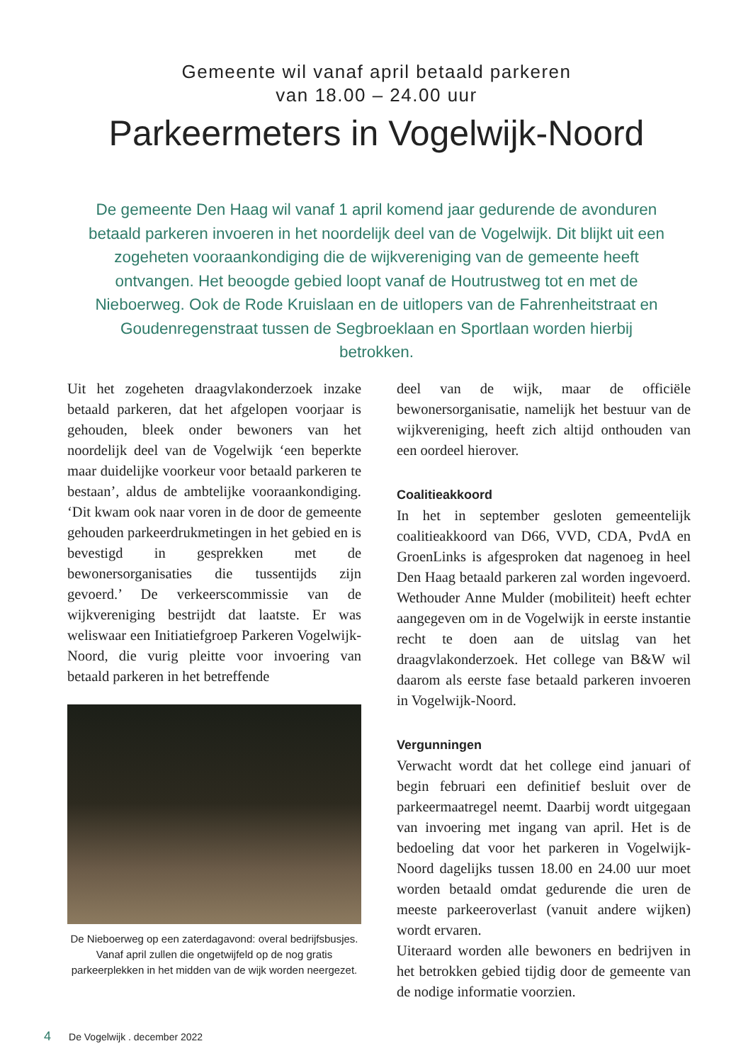Gemeente wil vanaf april betaald parkeren
van 18.00 – 24.00 uur
Parkeermeters in Vogelwijk-Noord
De gemeente Den Haag wil vanaf 1 april komend jaar gedurende de avonduren betaald parkeren invoeren in het noordelijk deel van de Vogelwijk. Dit blijkt uit een zogeheten vooraankondiging die de wijkvereniging van de gemeente heeft ontvangen. Het beoogde gebied loopt vanaf de Houtrustweg tot en met de Nieboerweg. Ook de Rode Kruislaan en de uitlopers van de Fahrenheitstraat en Goudenregenstraat tussen de Segbroeklaan en Sportlaan worden hierbij betrokken.
Uit het zogeheten draagvlakonderzoek inzake betaald parkeren, dat het afgelopen voorjaar is gehouden, bleek onder bewoners van het noordelijk deel van de Vogelwijk ‘een beperkte maar duidelijke voorkeur voor betaald parkeren te bestaan’, aldus de ambtelijke vooraankondiging. ‘Dit kwam ook naar voren in de door de gemeente gehouden parkeerdrukmetingen in het gebied en is bevestigd in gesprekken met de bewonersorganisaties die tussentijds zijn gevoerd.’ De verkeerscommissie van de wijkvereniging bestrijdt dat laatste. Er was weliswaar een Initiatiefgroep Parkeren Vogelwijk-Noord, die vurig pleitte voor invoering van betaald parkeren in het betreffende
De Nieboerweg op een zaterdagavond: overal bedrijfsbusjes. Vanaf april zullen die ongetwijfeld op de nog gratis parkeerplekken in het midden van de wijk worden neergezet.
deel van de wijk, maar de officiële bewonersorganisatie, namelijk het bestuur van de wijkvereniging, heeft zich altijd onthouden van een oordeel hierover.
Coalitieakkoord
In het in september gesloten gemeentelijk coalitieakkoord van D66, VVD, CDA, PvdA en GroenLinks is afgesproken dat nagenoeg in heel Den Haag betaald parkeren zal worden ingevoerd. Wethouder Anne Mulder (mobiliteit) heeft echter aangegeven om in de Vogelwijk in eerste instantie recht te doen aan de uitslag van het draagvlakonderzoek. Het college van B&W wil daarom als eerste fase betaald parkeren invoeren in Vogelwijk-Noord.
Vergunningen
Verwacht wordt dat het college eind januari of begin februari een definitief besluit over de parkeermaatregel neemt. Daarbij wordt uitgegaan van invoering met ingang van april. Het is de bedoeling dat voor het parkeren in Vogelwijk-Noord dagelijks tussen 18.00 en 24.00 uur moet worden betaald omdat gedurende die uren de meeste parkeeroverlast (vanuit andere wijken) wordt ervaren.
Uiteraard worden alle bewoners en bedrijven in het betrokken gebied tijdig door de gemeente van de nodige informatie voorzien.
4 De Vogelwijk . december 2022